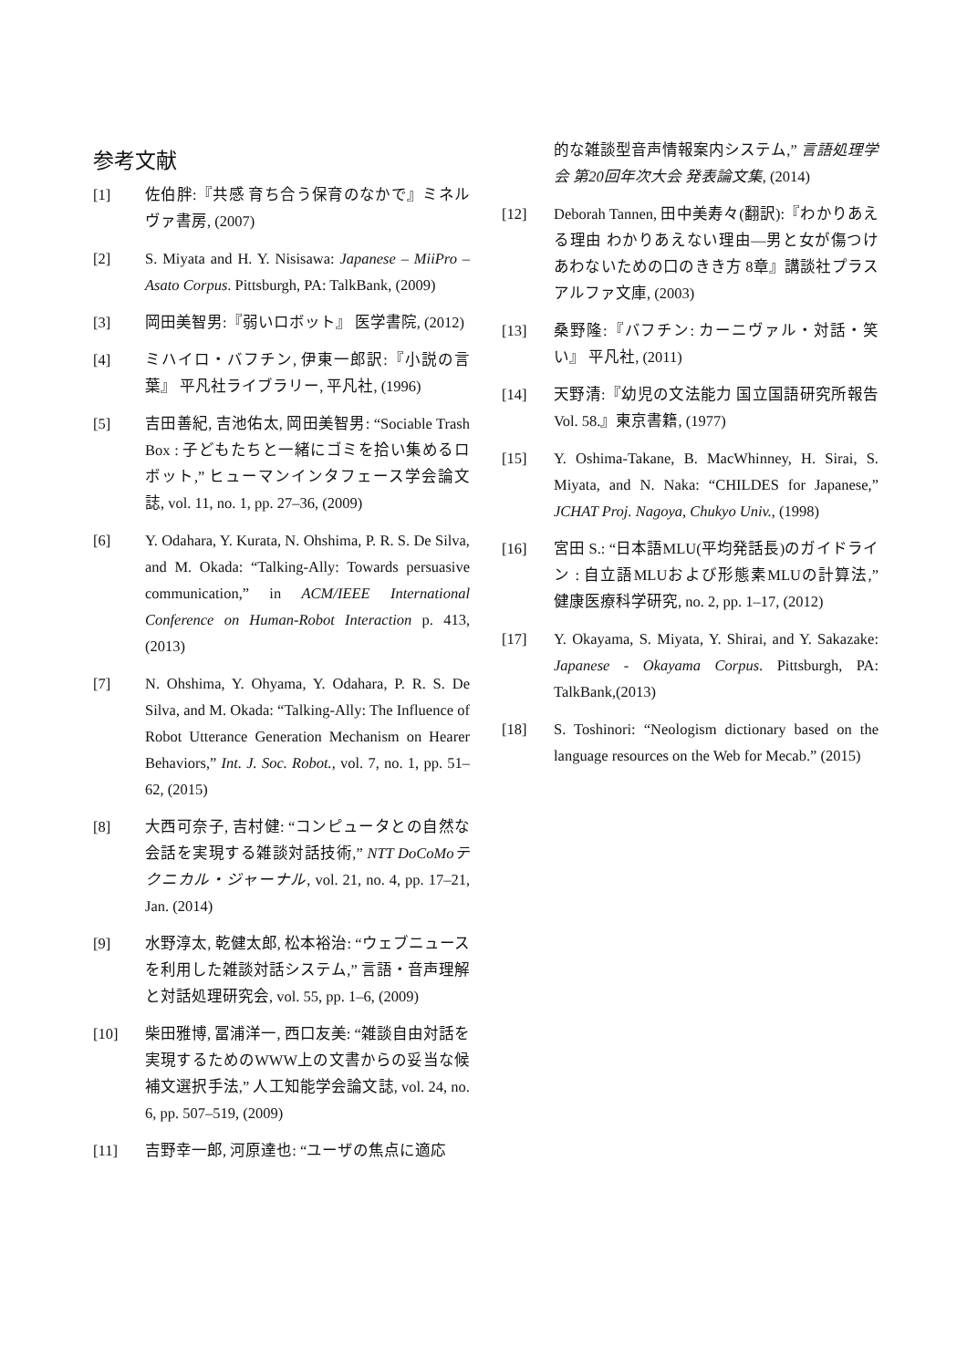参考文献
[1] 佐伯胖:『共感 育ち合う保育のなかで』ミネルヴァ書房, (2007)
[2] S. Miyata and H. Y. Nisisawa: Japanese – MiiPro – Asato Corpus. Pittsburgh, PA: TalkBank, (2009)
[3] 岡田美智男:『弱いロボット』 医学書院, (2012)
[4] ミハイロ・バフチン, 伊東一郎訳:『小説の言葉』 平凡社ライブラリー, 平凡社, (1996)
[5] 吉田善紀, 吉池佑太, 岡田美智男: “Sociable Trash Box : 子どもたちと一緒にゴミを拾い集めるロボット,” ヒューマンインタフェース学会論文誌, vol. 11, no. 1, pp. 27–36, (2009)
[6] Y. Odahara, Y. Kurata, N. Ohshima, P. R. S. De Silva, and M. Okada: “Talking-Ally: Towards persuasive communication,” in ACM/IEEE International Conference on Human-Robot Interaction p. 413, (2013)
[7] N. Ohshima, Y. Ohyama, Y. Odahara, P. R. S. De Silva, and M. Okada: “Talking-Ally: The Influence of Robot Utterance Generation Mechanism on Hearer Behaviors,” Int. J. Soc. Robot., vol. 7, no. 1, pp. 51–62, (2015)
[8] 大西可奈子, 吉村健: “コンピュータとの自然な会話を実現する雑談対話技術,” NTT DoCoMoテクニカル・ジャーナル, vol. 21, no. 4, pp. 17–21, Jan. (2014)
[9] 水野淳太, 乾健太郎, 松本裕治: “ウェブニュースを利用した雑談対話システム,” 言語・音声理解と対話処理研究会, vol. 55, pp. 1–6, (2009)
[10] 柴田雅博, 冨浦洋一, 西口友美: “雑談自由対話を実現するためのWWW上の文書からの妥当な候補文選択手法,” 人工知能学会論文誌, vol. 24, no. 6, pp. 507–519, (2009)
[11] 吉野幸一郎, 河原達也: “ユーザの焦点に適応
的な雑談型音声情報案内システム,” 言語処理学会 第20回年次大会 発表論文集, (2014)
[12] Deborah Tannen, 田中美寿々(翻訳):『わかりあえる理由 わかりあえない理由—男と女が傷つけあわないための口のきき方 8章』講談社プラスアルファ文庫, (2003)
[13] 桑野隆:『バフチン: カーニヴァル・対話・笑い』 平凡社, (2011)
[14] 天野清:『幼児の文法能力 国立国語研究所報告 Vol. 58.』東京書籍, (1977)
[15] Y. Oshima-Takane, B. MacWhinney, H. Sirai, S. Miyata, and N. Naka: “CHILDES for Japanese,” JCHAT Proj. Nagoya, Chukyo Univ., (1998)
[16] 宮田 S.: “日本語MLU(平均発話長)のガイドライン : 自立語MLUおよび形態素MLUの計算法,” 健康医療科学研究, no. 2, pp. 1–17, (2012)
[17] Y. Okayama, S. Miyata, Y. Shirai, and Y. Sakazake: Japanese - Okayama Corpus. Pittsburgh, PA: TalkBank,(2013)
[18] S. Toshinori: “Neologism dictionary based on the language resources on the Web for Mecab.” (2015)